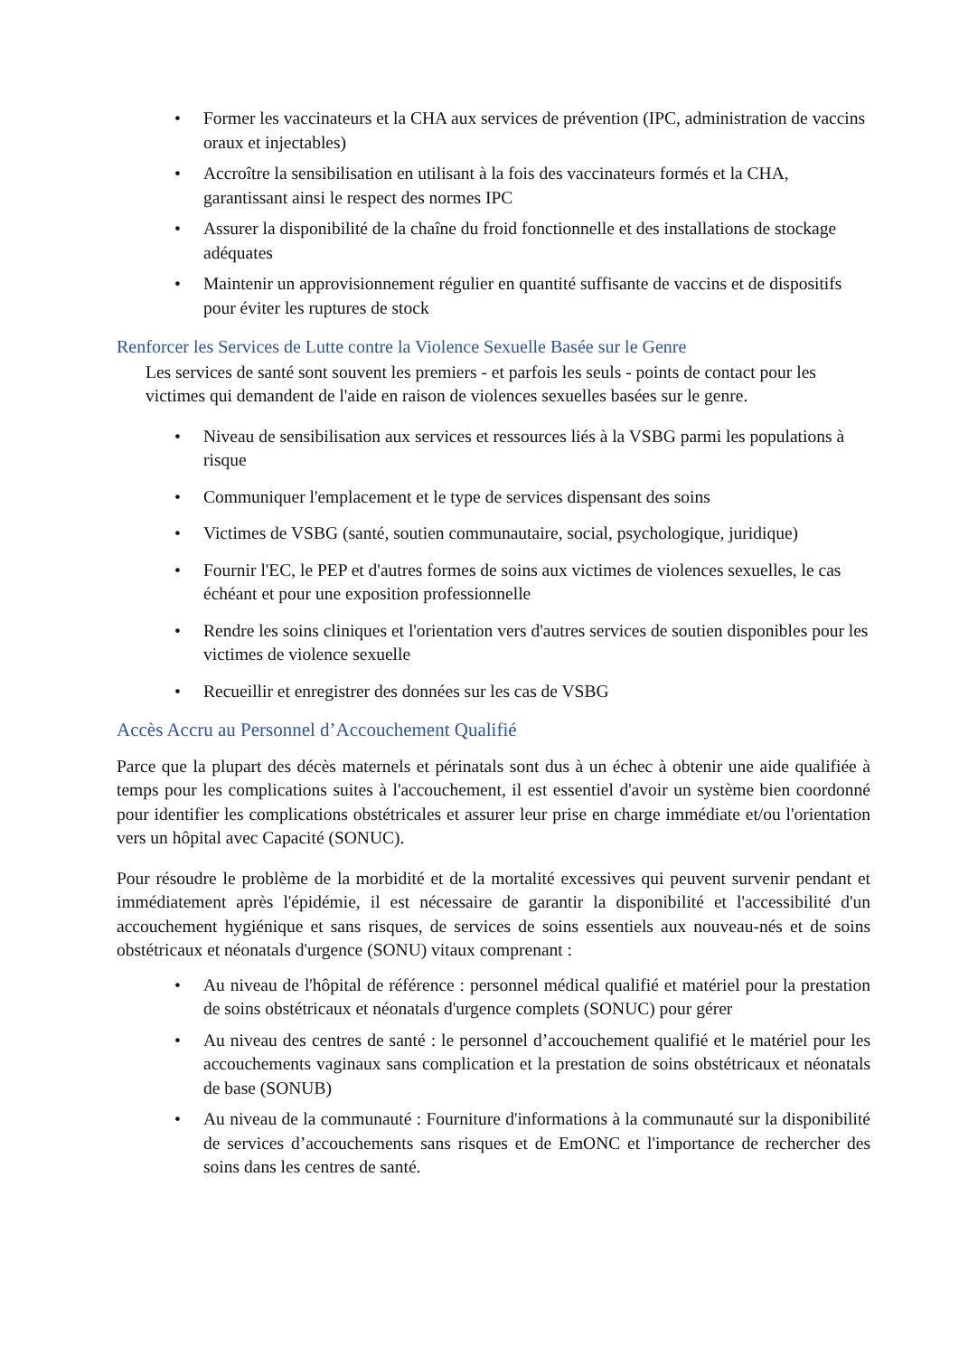• Former les vaccinateurs et la CHA aux services de prévention (IPC, administration de vaccins oraux et injectables)
• Accroître la sensibilisation en utilisant à la fois des vaccinateurs formés et la CHA, garantissant ainsi le respect des normes IPC
• Assurer la disponibilité de la chaîne du froid fonctionnelle et des installations de stockage adéquates
• Maintenir un approvisionnement régulier en quantité suffisante de vaccins et de dispositifs pour éviter les ruptures de stock
Renforcer les Services de Lutte contre la Violence Sexuelle Basée sur le Genre
Les services de santé sont souvent les premiers - et parfois les seuls - points de contact pour les victimes qui demandent de l'aide en raison de violences sexuelles basées sur le genre.
• Niveau de sensibilisation aux services et ressources liés à la VSBG parmi les populations à risque
• Communiquer l'emplacement et le type de services dispensant des soins
• Victimes de VSBG (santé, soutien communautaire, social, psychologique, juridique)
• Fournir l'EC, le PEP et d'autres formes de soins aux victimes de violences sexuelles, le cas échéant et pour une exposition professionnelle
• Rendre les soins cliniques et l'orientation vers d'autres services de soutien disponibles pour les victimes de violence sexuelle
• Recueillir et enregistrer des données sur les cas de VSBG
Accès Accru au Personnel d’Accouchement Qualifié
Parce que la plupart des décès maternels et périnatals sont dus à un échec à obtenir une aide qualifiée à temps pour les complications suites à l'accouchement, il est essentiel d'avoir un système bien coordonné pour identifier les complications obstétricales et assurer leur prise en charge immédiate et/ou l'orientation vers un hôpital avec Capacité (SONUC).
Pour résoudre le problème de la morbidité et de la mortalité excessives qui peuvent survenir pendant et immédiatement après l'épidémie, il est nécessaire de garantir la disponibilité et l'accessibilité d'un accouchement hygiénique et sans risques, de services de soins essentiels aux nouveau-nés et de soins obstétricaux et néonatals d'urgence (SONU) vitaux comprenant :
• Au niveau de l'hôpital de référence : personnel médical qualifié et matériel pour la prestation de soins obstétricaux et néonatals d'urgence complets (SONUC) pour gérer
• Au niveau des centres de santé : le personnel d’accouchement qualifié et le matériel pour les accouchements vaginaux sans complication et la prestation de soins obstétricaux et néonatals de base (SONUB)
• Au niveau de la communauté : Fourniture d'informations à la communauté sur la disponibilité de services d’accouchements sans risques et de EmONC et l'importance de rechercher des soins dans les centres de santé.